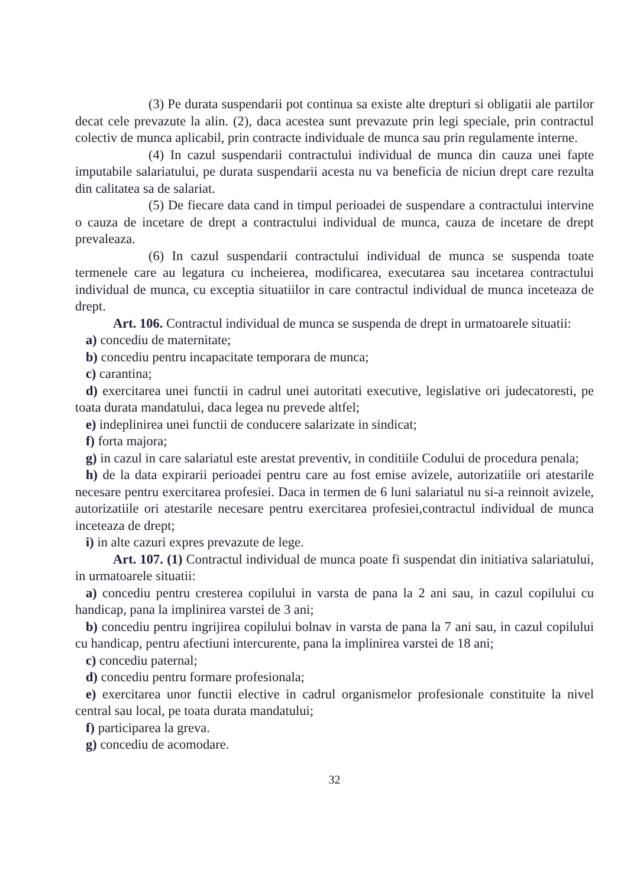(3) Pe durata suspendarii pot continua sa existe alte drepturi si obligatii ale partilor decat cele prevazute la alin. (2), daca acestea sunt prevazute prin legi speciale, prin contractul colectiv de munca aplicabil, prin contracte individuale de munca sau prin regulamente interne.
(4) In cazul suspendarii contractului individual de munca din cauza unei fapte imputabile salariatului, pe durata suspendarii acesta nu va beneficia de niciun drept care rezulta din calitatea sa de salariat.
(5) De fiecare data cand in timpul perioadei de suspendare a contractului intervine o cauza de incetare de drept a contractului individual de munca, cauza de incetare de drept prevaleaza.
(6) In cazul suspendarii contractului individual de munca se suspenda toate termenele care au legatura cu incheierea, modificarea, executarea sau incetarea contractului individual de munca, cu exceptia situatiilor in care contractul individual de munca inceteaza de drept.
Art. 106. Contractul individual de munca se suspenda de drept in urmatoarele situatii:
a) concediu de maternitate;
b) concediu pentru incapacitate temporara de munca;
c) carantina;
d) exercitarea unei functii in cadrul unei autoritati executive, legislative ori judecatoresti, pe toata durata mandatului, daca legea nu prevede altfel;
e) indeplinirea unei functii de conducere salarizate in sindicat;
f) forta majora;
g) in cazul in care salariatul este arestat preventiv, in conditiile Codului de procedura penala;
h) de la data expirarii perioadei pentru care au fost emise avizele, autorizatiile ori atestarile necesare pentru exercitarea profesiei. Daca in termen de 6 luni salariatul nu si-a reinnoit avizele, autorizatiile ori atestarile necesare pentru exercitarea profesiei,contractul individual de munca inceteaza de drept;
i) in alte cazuri expres prevazute de lege.
Art. 107. (1) Contractul individual de munca poate fi suspendat din initiativa salariatului, in urmatoarele situatii:
a) concediu pentru cresterea copilului in varsta de pana la 2 ani sau, in cazul copilului cu handicap, pana la implinirea varstei de 3 ani;
b) concediu pentru ingrijirea copilului bolnav in varsta de pana la 7 ani sau, in cazul copilului cu handicap, pentru afectiuni intercurente, pana la implinirea varstei de 18 ani;
c) concediu paternal;
d) concediu pentru formare profesionala;
e) exercitarea unor functii elective in cadrul organismelor profesionale constituite la nivel central sau local, pe toata durata mandatului;
f) participarea la greva.
g) concediu de acomodare.
32